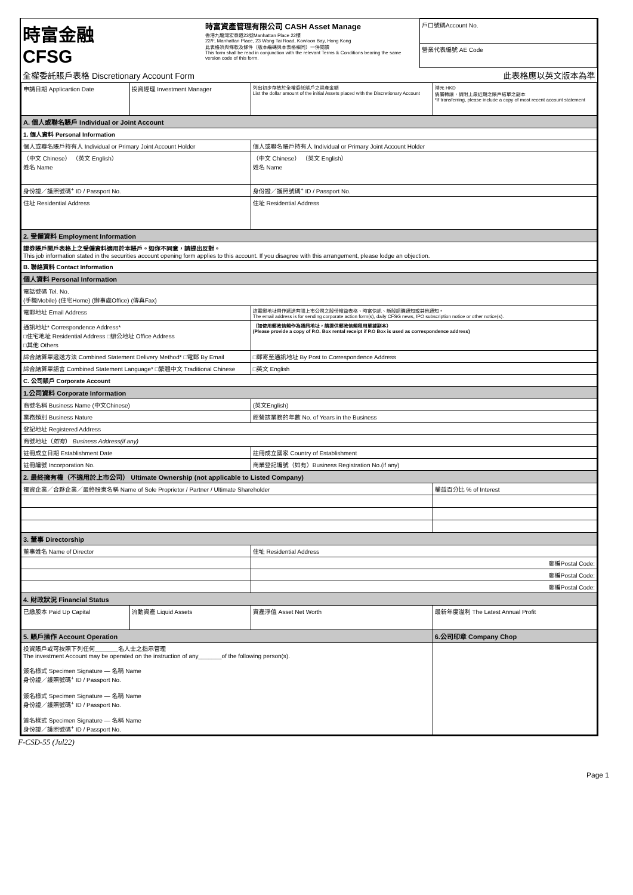| 時富金融 CFSG | 時富資產管理有限公司 CASH Asset Manage 香港九龍灣宏泰道23號Manhattan Place 22樓 22/F, Manhattan Place, 23 Wang Tai Road, Kowloon Bay, Hong Kong 此表格須與條款及條件（版本編碼與本表格相同）一併閱讀 This form shall be read in conjunction with the relevant Terms & Conditions bearing the same version code of this form. | 戶口號碼Account No. |
| | | 營業代表編號 AE Code |
| 全權委託賬戶表格 Discretionary Account Form | | 此表格應以英文版本為準 |
| 申請日期 Applicartion Date | 投資經理 Investment Manager | 列出初步存放於全權委託賬戶之資產金額 List the dollar amount of the initial Assets placed with the Discretionary Account | 港元 HKD 倘屬轉讓，請附上最近期之賬戶結單之副本 *If transferring, please include a copy of most recent account statement |
| A. 個人或聯名賬戶 Individual or Joint Account | | | |
| 1. 個人資料 Personal Information | | | |
| 個人或聯名賬戶持有人 Individual or Primary Joint Account Holder | | 個人或聯名賬戶持有人 Individual or Primary Joint Account Holder | |
| （中文 Chinese） （英文 English） 姓名 Name | | （中文 Chinese） （英文 English） 姓名 Name | |
| 身份證／護照號碼<sup>+</sup> ID / Passport No. | | 身份證／護照號碼<sup>+</sup> ID / Passport No. | |
| 住址 Residential Address | | 住址 Residential Address | |
| 2. 受僱資料 Employment Information | | | |
| 證券賬戶開戶表格上之受僱資料適用於本賬戶。如你不同意，請提出反對。 This job information stated in the securities account opening form applies to this account. If you disagree with this arrangement, please lodge an objection. | | | |
| B. 聯絡資料 Contact Information | | | |
| 個人資料 Personal Information | | | |
| 電話號碼 Tel. No. (手機Mobile) (住宅Home) (辦事處Office) (傳真Fax) | | | |
| 電郵地址 Email Address | | 這電郵地址用作遞送有關上市公司之股份權益表格、時富快訊、新股認購通知或其他通知。 The email address is for sending corporate action form(s), daily CFSG news, IPO subscription notice or other notice(s). | |
| 通訊地址* Correspondence Address* □住宅地址 Residential Address □辦公地址 Office Address □其他 Others | | （如使用郵政信箱作為通訊地址，請提供郵政信箱租用單據副本） (Please provide a copy of P.O. Box rental receipt if P.O Box is used as correspondence address) | |
| 綜合結算單遞送方法 Combined Statement Delivery Method* □電郵 By Email | | □郵寄至通訊地址 By Post to Correspondence Address | |
| 綜合結算單語言 Combined Statement Language* □繁體中文 Traditional Chinese | | □英文 English | |
| C. 公司賬戶 Corporate Account | | | |
| 1.公司資料 Corporate Information | | | |
| 商號名稱 Business Name (中文Chinese) | | (英文English) | |
| 業務類別 Business Nature | | 經營該業務的年數 No. of Years in the Business | |
| 登記地址 Registered Address | | | |
| 商號地址（ 如有 ） Business Address(if any) | | | |
| 註冊成立日期 Establishment Date | | 註冊成立國家 Country of Establishment | |
| 註冊編號 Incorporation No. | | 商業登記編號（如有）Business Registration No.(if any) | |
| 2. 最終擁有權（不適用於上市公司） Ultimate Ownership (not applicable to Listed Company) | | | |
| 獨資企業／合夥企業／最終股東名稱 Name of Sole Proprietor / Partner / Ultimate Shareholder | | | 權益百分比 % of Interest |
| 3. 董事 Directorship | | | |
| 董事姓名 Name of Director | | 住址 Residential Address | |
| | | 郵編Postal Code: | |
| | | 郵編Postal Code: | |
| | | 郵編Postal Code: | |
| 4. 財政狀況 Financial Status | | | |
| 已繳股本 Paid Up Capital | 流動資產 Liquid Assets | 資產淨值 Asset Net Worth | 最新年度溢利 The Latest Annual Profit |
| 5. 賬戶操作 Account Operation | | | 6.公司印章 Company Chop |
| 投資賬戶或可按照下列任何_______名人士之指示管理 The investment Account may be operated on the instruction of any_______of the following person(s). 簽名樣式 Specimen Signature — 名稱 Name 身份證／護照號碼<sup>+</sup> ID / Passport No. 簽名樣式 Specimen Signature — 名稱 Name 身份證／護照號碼<sup>+</sup> ID / Passport No. 簽名樣式 Specimen Signature — 名稱 Name 身份證／護照號碼<sup>+</sup> ID / Passport No. | | | |
F-CSD-55 (Jul22)
Page 1